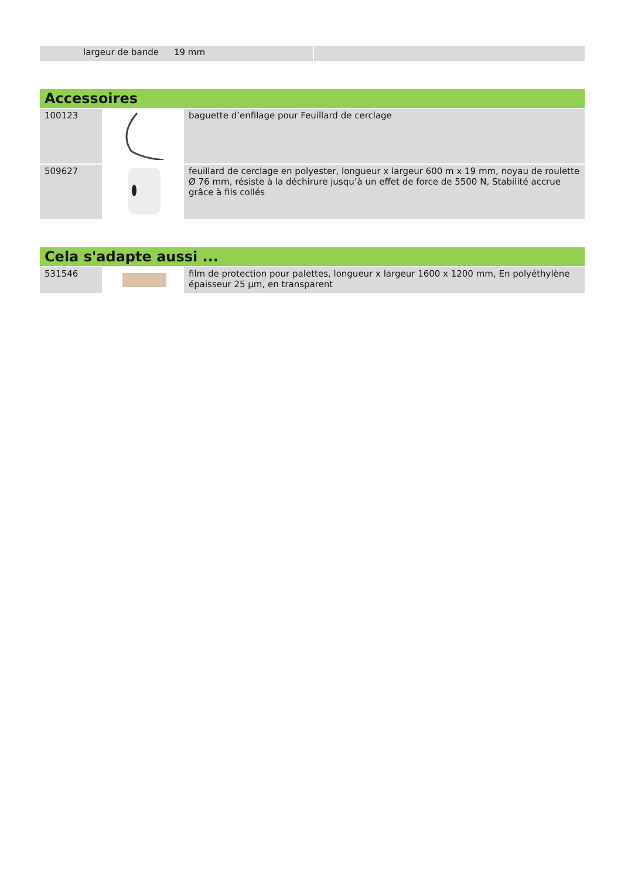| largeur de bande 19 mm | |
| Accessoires | | |
| 100123 | | baguette d’enfilage pour Feuillard de cerclage |
| 509627 | | feuillard de cerclage en polyester, longueur x largeur 600 m x 19 mm, noyau de roulette Ø 76 mm, résiste à la déchirure jusqu’à un effet de force de 5500 N, Stabilité accrue grâce à fils collés |
| Cela s'adapte aussi ... | | |
| 531546 | | film de protection pour palettes, longueur x largeur 1600 x 1200 mm, En polyéthylène épaisseur 25 µm, en transparent |